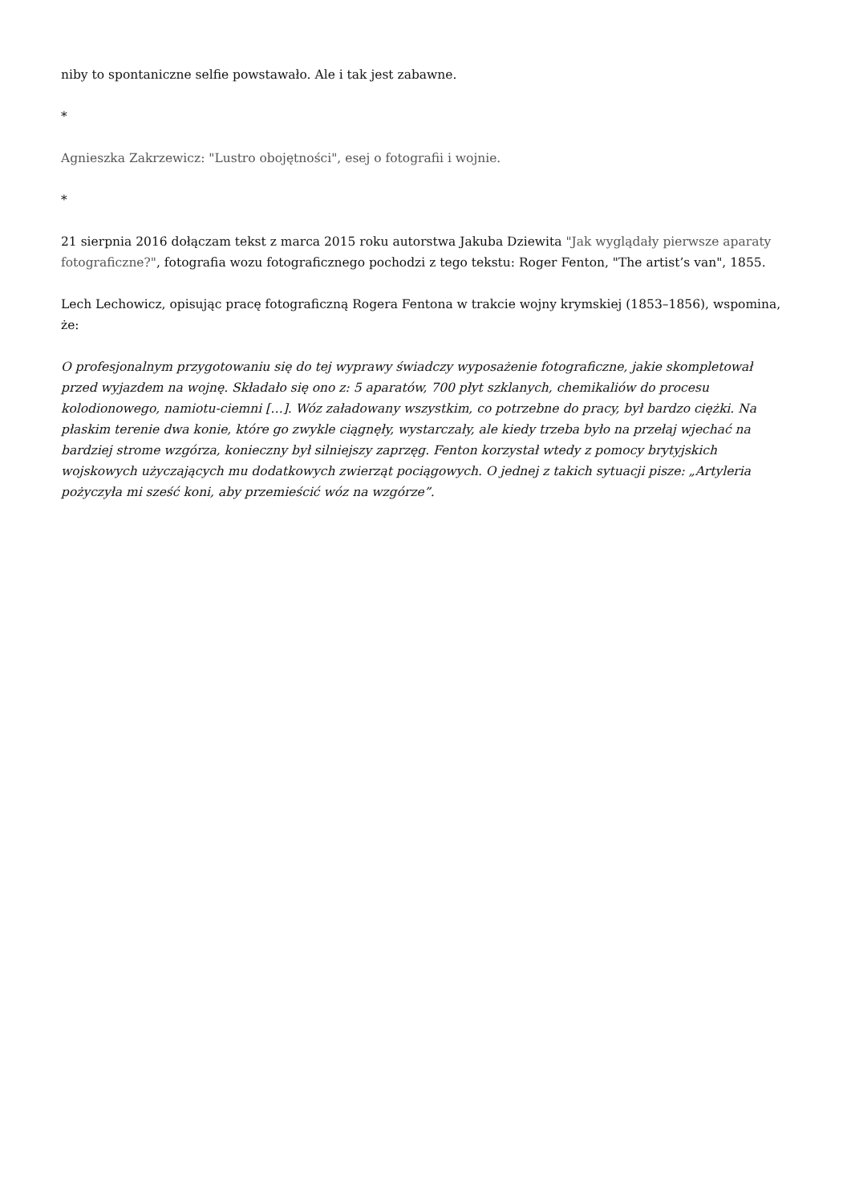niby to spontaniczne selfie powstawało. Ale i tak jest zabawne.
*
Agnieszka Zakrzewicz: "Lustro obojętności", esej o fotografii i wojnie.
*
21 sierpnia 2016 dołączam tekst z marca 2015 roku autorstwa Jakuba Dziewita "Jak wyglądały pierwsze aparaty fotograficzne?", fotografia wozu fotograficznego pochodzi z tego tekstu: Roger Fenton, "The artist’s van", 1855.
Lech Lechowicz, opisując pracę fotograficzną Rogera Fentona w trakcie wojny krymskiej (1853–1856), wspomina, że:
O profesjonalnym przygotowaniu się do tej wyprawy świadczy wyposażenie fotograficzne, jakie skompletował przed wyjazdem na wojnę. Składało się ono z: 5 aparatów, 700 płyt szklanych, chemikaliów do procesu kolodionowego, namiotu-ciemni […]. Wóz załadowany wszystkim, co potrzebne do pracy, był bardzo ciężki. Na płaskim terenie dwa konie, które go zwykle ciągnęły, wystarczały, ale kiedy trzeba było na przełaj wjechać na bardziej strome wzgórza, konieczny był silniejszy zaprzęg. Fenton korzystał wtedy z pomocy brytyjskich wojskowych użyczających mu dodatkowych zwierząt pociągowych. O jednej z takich sytuacji pisze: „Artyleria pożyczyła mi sześć koni, aby przemieścić wóz na wzgórze”.